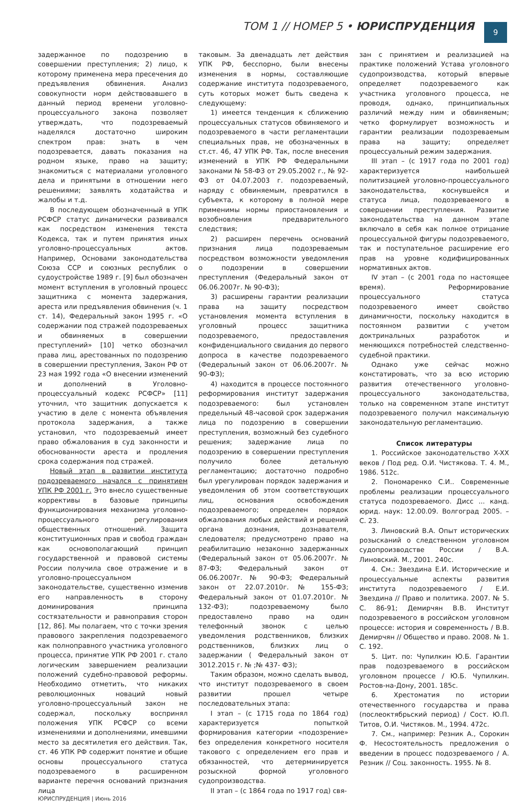ТОМ 1 // НОМЕР 5 • ЮРИСПРУДЕНЦИЯ
9
задержанное по подозрению в совершении преступления; 2) лицо, к которому применена мера пресечения до предъявления обвинения. Анализ совокупности норм действовавшего в данный период времени уголовно-процессуального закона позволяет утверждать, что подозреваемый наделялся достаточно широким спектром прав: знать в чем подозревается, давать показания на родном языке, право на защиту; знакомиться с материалами уголовного дела и принятыми в отношении него решениями; заявлять ходатайства и жалобы и т.д.
В последующем обозначенный в УПК РСФСР статус динамически развивался как посредством изменения текста Кодекса, так и путем принятия иных уголовно-процессуальных актов. Например, Основами законодательства Союза ССР и союзных республик о судоустройстве 1989 г. [9] был обозначен момент вступления в уголовный процесс защитника с момента задержания, ареста или предъявления обвинения (ч. 1 ст. 14), Федеральный закон 1995 г. «О содержании под стражей подозреваемых и обвиняемых в совершении преступлений» [10] четко обозначил права лиц, арестованных по подозрению в совершении преступления, Закон РФ от 23 мая 1992 года «О внесении изменений и дополнений в Уголовно-процессуальный кодекс РСФСР» [11] уточнил, что защитник допускается к участию в деле с момента объявления протокола задержания, а также установил, что подозреваемый имеет право обжалования в суд законности и обоснованности ареста и продления срока содержания под стражей.
Новый этап в развитии института подозреваемого начался с принятием УПК РФ 2001 г. Это внесло существенные коррективы в базовые принципы функционирования механизма уголовно-процессуального регулирования общественных отношений. Защита конституционных прав и свобод граждан как основополагающий принцип государственной и правовой системы России получила свое отражение и в уголовно-процессуальном законодательстве, существенно изменив его направленность в сторону доминирования принципа состязательности и равноправия сторон [12, 86]. Мы полагаем, что с точки зрения правового закрепления подозреваемого как полноправного участника уголовного процесса, принятие УПК РФ 2001 г. стало логическим завершением реализации положений судебно-правовой реформы. Необходимо отметить, что никаких революционных новаций новый уголовно-процессуальный закон не содержал, поскольку воспринял положения УПК РСФСР со всеми изменениями и дополнениями, имевшими место за десятилетия его действия. Так, ст. 46 УПК РФ содержит понятие и общие основы процессуального статуса подозреваемого в расширенном варианте перечня оснований признания лица
таковым. За двенадцать лет действия УПК РФ, бесспорно, были внесены изменения в нормы, составляющие содержание института подозреваемого, суть которых может быть сведена к следующему:
1) имеется тенденция к сближению процессуальных статусов обвиняемого и подозреваемого в части регламентации специальных прав, не обозначенных в ст.ст. 46, 47 УПК РФ. Так, после внесения изменений в УПК РФ Федеральными законами № 58-ФЗ от 29.05.2002 г., № 92-ФЗ от 04.07.2003 г. подозреваемый, наряду с обвиняемым, превратился в субъекта, к которому в полной мере применимы нормы приостановления и возобновления предварительного следствия;
2) расширен перечень оснований признания лица подозреваемым посредством возможности уведомления о подозрении в совершении преступления (Федеральный закон от 06.06.2007г. № 90-ФЗ);
3) расширены гарантии реализации права на защиту посредством установления момента вступления в уголовный процесс защитника подозреваемого, предоставления конфиденциального свидания до первого допроса в качестве подозреваемого (Федеральный закон от 06.06.2007г. № 90-ФЗ);
4) находится в процессе постоянного реформирования институт задержания подозреваемого: был установлен предельный 48-часовой срок задержания лица по подозрению в совершении преступления, возможный без судебного решения; задержание лица по подозрению в совершении преступления получило более детальную регламентацию; достаточно подробно был урегулирован порядок задержания и уведомления об этом соответствующих лиц, основания освобождения подозреваемого; определен порядок обжалования любых действий и решений органа дознания, дознавателя, следователя; предусмотрено право на реабилитацию незаконно задержанных (Федеральный закон от 05.06.2007г. № 87-ФЗ; Федеральный закон от 06.06.2007г. № 90-ФЗ; Федеральный закон от 22.07.2010г. № 155-ФЗ; Федеральный закон от 01.07.2010г. № 132-ФЗ); подозреваемому было предоставлено право на один телефонный звонок с целью уведомления родственников, близких родственников, близких лиц о задержании ( Федеральный закон от 3012.2015 г. № ;№ 437- ФЗ);
Таким образом, можно сделать вывод, что институт подозреваемого в своем развитии прошел четыре последовательных этапа:
I этап – (с 1715 года по 1864 год) характеризуется попыткой формирования категории «подозрение» без определения конкретного носителя такового с определением его прав и обязанностей, что детерминируется розыскной формой уголовного судопроизводства.
II этап – (с 1864 года по 1917 год) свя-
зан с принятием и реализацией на практике положений Устава уголовного судопроизводства, который впервые определяет подозреваемого как участника уголовного процесса, не проводя, однако, принципиальных различий между ним и обвиняемым; четко формулирует возможность и гарантии реализации подозреваемым права на защиту; определяет процессуальный режим задержания.
III этап – (с 1917 года по 2001 год) характеризуется наибольшей политизацией уголовно-процессуального законодательства, коснувшейся и статуса лица, подозреваемого в совершении преступления. Развитие законодательства на данном этапе включало в себя как полное отрицание процессуальной фигуры подозреваемого, так и поступательное расширение его прав на уровне кодифицированных нормативных актов.
IV этап – (с 2001 года по настоящее время). Реформирование процессуального статуса подозреваемого имеет свойство динамичности, поскольку находится в постоянном развитии с учетом доктринальных разработок и меняющихся потребностей следственно-судебной практики.
Однако уже сейчас можно констатировать, что за всю историю развития отечественного уголовно-процессуального законодательства, только на современном этапе институт подозреваемого получил максимальную законодательную регламентацию.
Список литературы
1. Российское законодательство X-XX веков / Под ред. О.И. Чистякова. Т. 4. М., 1986. 512с.
2. Пономаренко С.И.. Современные проблемы реализации процессуального статуса подозреваемого. Дисс ... канд. юрид. наук: 12.00.09. Волгоград 2005. – С. 23.
3. Линовский В.А. Опыт исторических розысканий о следственном уголовном судопроизводстве России / В.А. Линовский. М., 2001. 240с.
4. См.: Звездина Е.И. Исторические и процессуальные аспекты развития института подозреваемого / Е.И. Звездина // Право и политика. 2007. № 5. С. 86-91; Демирчян В.В. Институт подозреваемого в российском уголовном процессе: история и современность / В.В. Демирчян // Общество и право. 2008. № 1. С. 192.
5. Цит. по: Чупилкин Ю.Б. Гарантии прав подозреваемого в российском уголовном процессе / Ю.Б. Чупилкин. Ростов-на-Дону, 2001. 185с.
6. Хрестоматия по истории отечественного государства и права (послеоктябрьский период) / Сост. Ю.П. Титов, О.И. Чистяков. М., 1994. 472с.
7. См., например: Резник А., Сорокин Ф. Несостоятельность предложения о введении в процесс подозреваемого / А. Резник // Соц. законность. 1955. № 8.
ЮРИСПРУДЕНЦИЯ | Июнь 2016